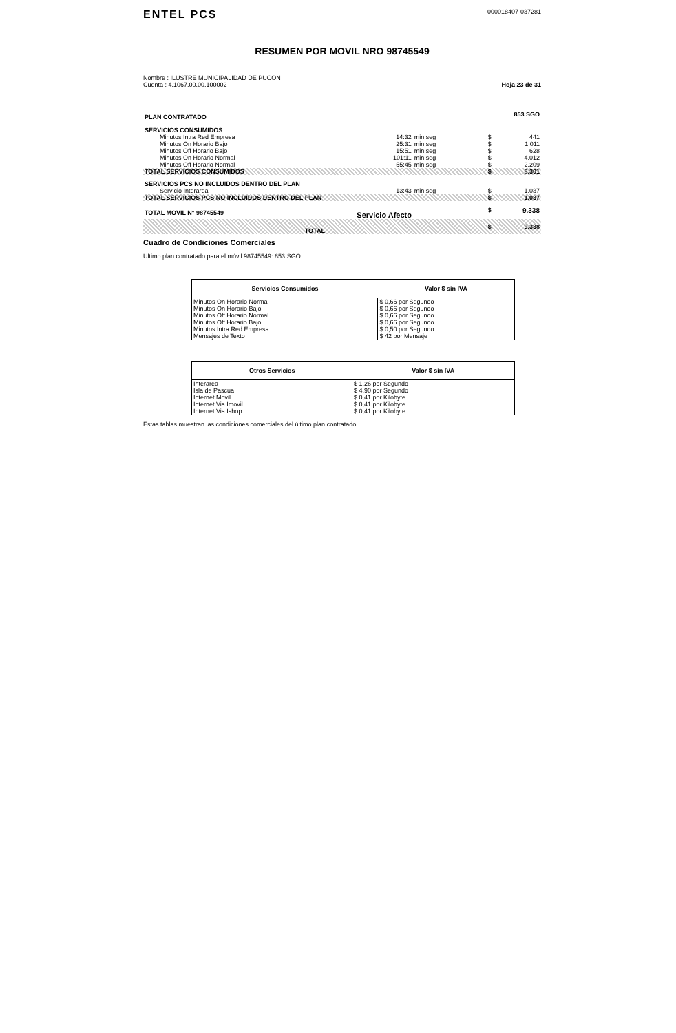ENTEL PCS
000018407-037281
RESUMEN POR MOVIL NRO 98745549
Nombre : ILUSTRE MUNICIPALIDAD DE PUCON
Cuenta : 4.1067.00.00.100002
Hoja 23 de 31
| PLAN CONTRATADO | | | | 853 SGO | |
| SERVICIOS CONSUMIDOS | | | | | |
| Minutos Intra Red Empresa | 14:32 | min:seg | | $ | 441 |
| Minutos On Horario Bajo | 25:31 | min:seg | | $ | 1.011 |
| Minutos Off Horario Bajo | 15:51 | min:seg | | $ | 628 |
| Minutos On Horario Normal | 101:11 | min:seg | | $ | 4.012 |
| Minutos Off Horario Normal | 55:45 | min:seg | | $ | 2.209 |
| TOTAL SERVICIOS CONSUMIDOS | | | | $ | 8.301 |
| SERVICIOS PCS NO INCLUIDOS DENTRO DEL PLAN | | | | | |
| Servicio Interarea | 13:43 | min:seg | | $ | 1.037 |
| TOTAL SERVICIOS PCS NO INCLUIDOS DENTRO DEL PLAN | | | | $ | 1.037 |
| TOTAL MOVIL N° 98745549 | Servicio Afecto | | | $ | 9.338 |
| TOTAL | | | | $ | 9.338 |
Cuadro de Condiciones Comerciales
Ultimo plan contratado para el móvil 98745549: 853 SGO
| Servicios Consumidos | Valor $ sin IVA |
| --- | --- |
| Minutos On Horario Normal | $ 0,66 por Segundo |
| Minutos On Horario Bajo | $ 0,66 por Segundo |
| Minutos Off Horario Normal | $ 0,66 por Segundo |
| Minutos Off Horario Bajo | $ 0,66 por Segundo |
| Minutos Intra Red Empresa | $ 0,50 por Segundo |
| Mensajes de Texto | $ 42 por Mensaje |
| Otros Servicios | Valor $ sin IVA |
| --- | --- |
| Interarea | $ 1,26 por Segundo |
| Isla de Pascua | $ 4,90 por Segundo |
| Internet Movil | $ 0,41 por Kilobyte |
| Internet Via Imovil | $ 0,41 por Kilobyte |
| Internet Via Ishop | $ 0,41 por Kilobyte |
Estas tablas muestran las condiciones comerciales del último plan contratado.